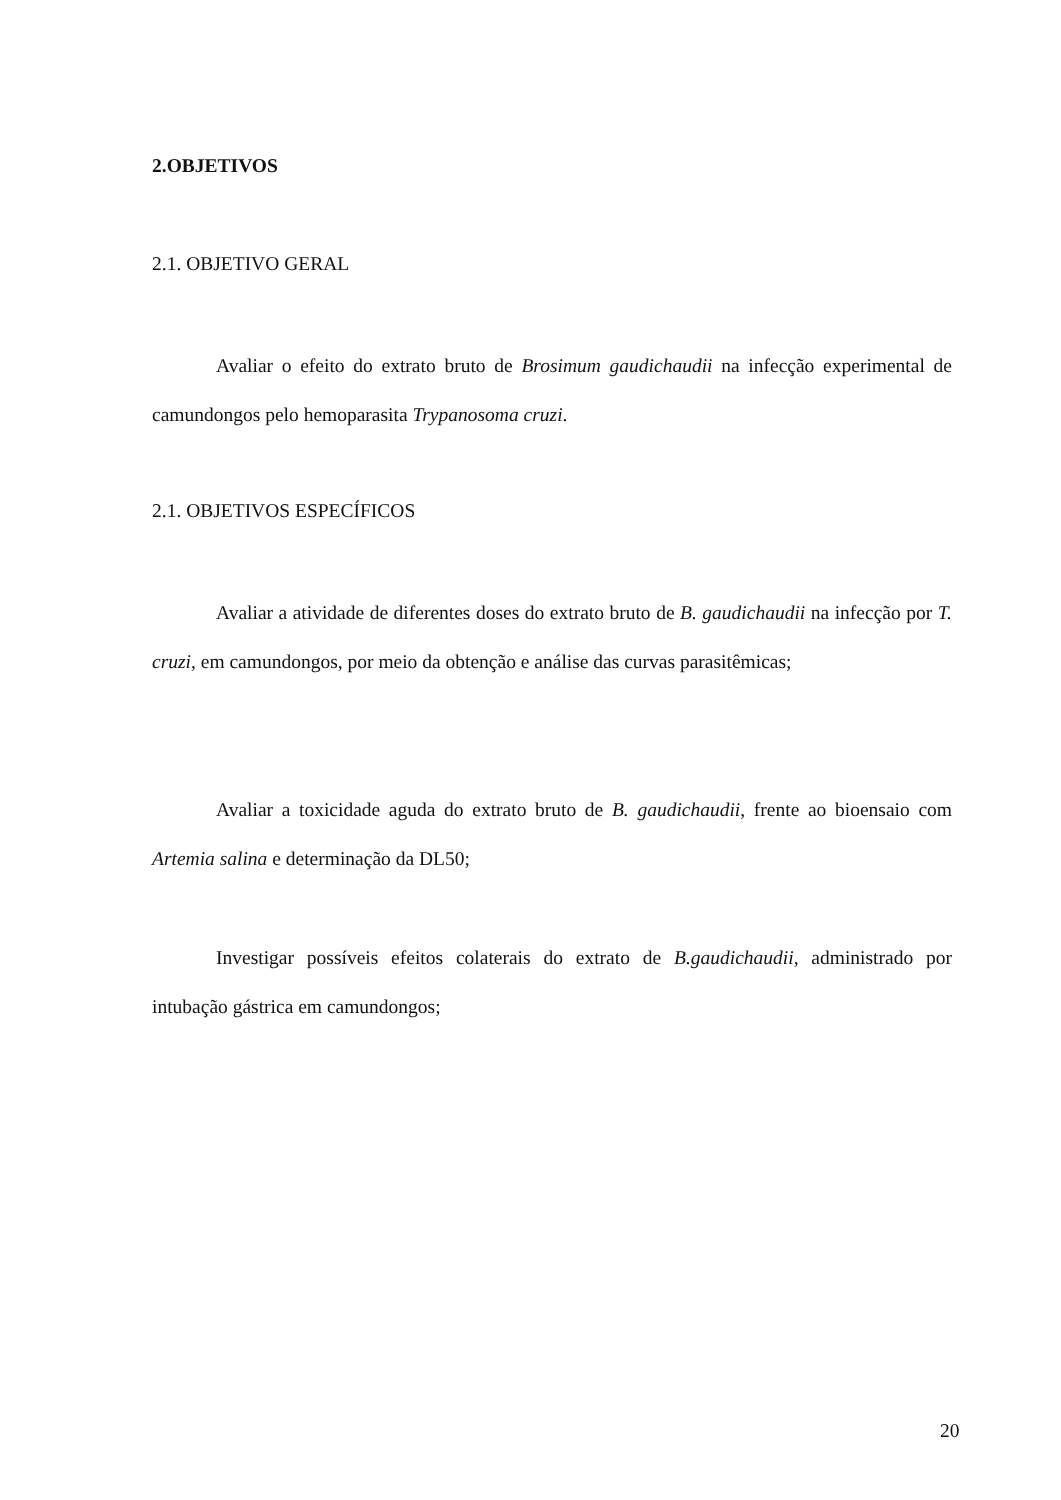2.OBJETIVOS
2.1. OBJETIVO GERAL
Avaliar o efeito do extrato bruto de Brosimum gaudichaudii na infecção experimental de camundongos pelo hemoparasita Trypanosoma cruzi.
2.1. OBJETIVOS ESPECÍFICOS
Avaliar a atividade de diferentes doses do extrato bruto de B. gaudichaudii na infecção por T. cruzi, em camundongos, por meio da obtenção e análise das curvas parasitêmicas;
Avaliar a toxicidade aguda do extrato bruto de B. gaudichaudii, frente ao bioensaio com Artemia salina e determinação da DL50;
Investigar possíveis efeitos colaterais do extrato de B.gaudichaudii, administrado por intubação gástrica em camundongos;
20